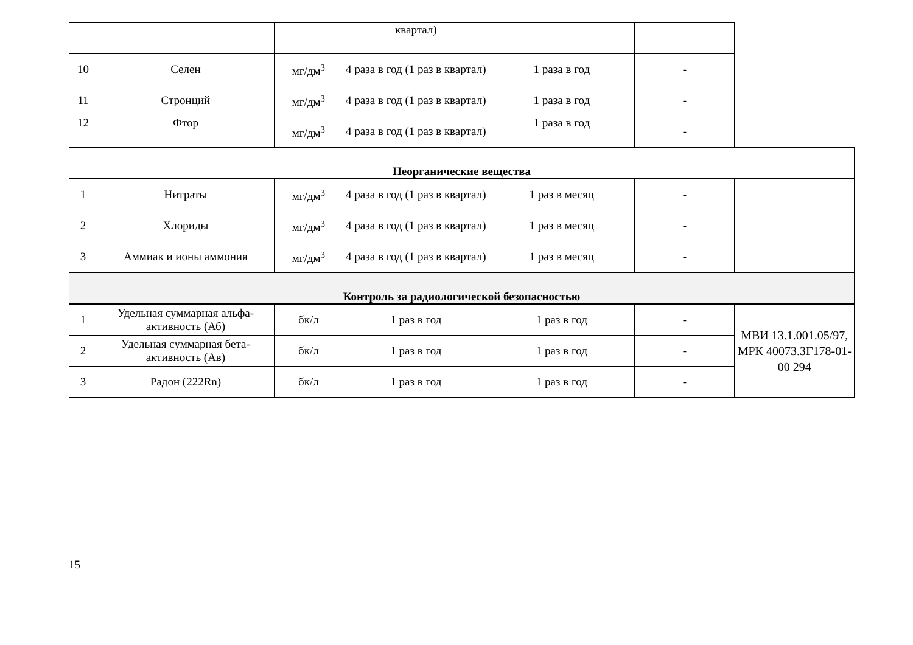| | | | квартал) | | | |
| 10 | Селен | мг/дм<sup>3</sup> | 4 раза в год (1 раз в квартал) | 1 раза в год | - | |
| 11 | Стронций | мг/дм<sup>3</sup> | 4 раза в год (1 раз в квартал) | 1 раза в год | - | |
| 12 | Фтор | мг/дм<sup>3</sup> | 4 раза в год (1 раз в квартал) | 1 раза в год | - | |
| Неорганические вещества | | | | | | |
| 1 | Нитраты | мг/дм<sup>3</sup> | 4 раза в год (1 раз в квартал) | 1 раз в месяц | - | |
| 2 | Хлориды | мг/дм<sup>3</sup> | 4 раза в год (1 раз в квартал) | 1 раз в месяц | - | |
| 3 | Аммиак и ионы аммония | мг/дм<sup>3</sup> | 4 раза в год (1 раз в квартал) | 1 раз в месяц | - | |
| Контроль за радиологической безопасностью | | | | | | |
| 1 | Удельная суммарная альфа-активность (Аб) | бк/л | 1 раз в год | 1 раз в год | - | МВИ 13.1.001.05/97, МРК 40073.ЗГ178-01-00 294 |
| 2 | Удельная суммарная бета-активность (Ав) | бк/л | 1 раз в год | 1 раз в год | - | |
| 3 | Радон (222Rn) | бк/л | 1 раз в год | 1 раз в год | - | |
15